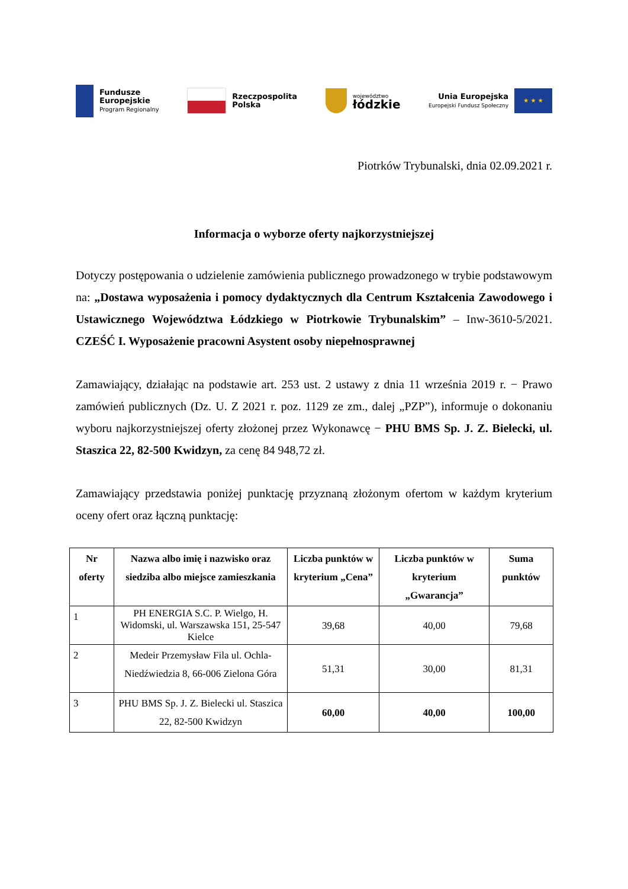Fundusze
Europejskie
Program Regionalny
Rzeczpospolita
Polska
województwo
łódzkie
Unia Europejska
Europejski Fundusz Społeczny
★ ★ ★
Piotrków Trybunalski, dnia 02.09.2021 r.
Informacja o wyborze oferty najkorzystniejszej
Dotyczy postępowania o udzielenie zamówienia publicznego prowadzonego w trybie podstawowym na: „Dostawa wyposażenia i pomocy dydaktycznych dla Centrum Kształcenia Zawodowego i Ustawicznego Województwa Łódzkiego w Piotrkowie Trybunalskim” – Inw-3610-5/2021. CZEŚĆ I. Wyposażenie pracowni Asystent osoby niepełnosprawnej
Zamawiający, działając na podstawie art. 253 ust. 2 ustawy z dnia 11 września 2019 r. − Prawo zamówień publicznych (Dz. U. Z 2021 r. poz. 1129 ze zm., dalej „PZP”), informuje o dokonaniu wyboru najkorzystniejszej oferty złożonej przez Wykonawcę − PHU BMS Sp. J. Z. Bielecki, ul. Staszica 22, 82-500 Kwidzyn, za cenę 84 948,72 zł.
Zamawiający przedstawia poniżej punktację przyznaną złożonym ofertom w każdym kryterium oceny ofert oraz łączną punktację:
| Nr oferty | Nazwa albo imię i nazwisko oraz siedziba albo miejsce zamieszkania | Liczba punktów w kryterium „Cena” | Liczba punktów w kryterium „Gwarancja” | Suma punktów |
| --- | --- | --- | --- | --- |
| 1 | PH ENERGIA S.C. P. Wielgo, H. Widomski, ul. Warszawska 151, 25-547 Kielce | 39,68 | 40,00 | 79,68 |
| 2 | Medeir Przemysław Fila ul. Ochla-Niedźwiedzia 8, 66-006 Zielona Góra | 51,31 | 30,00 | 81,31 |
| 3 | PHU BMS Sp. J. Z. Bielecki ul. Staszica 22, 82-500 Kwidzyn | 60,00 | 40,00 | 100,00 |